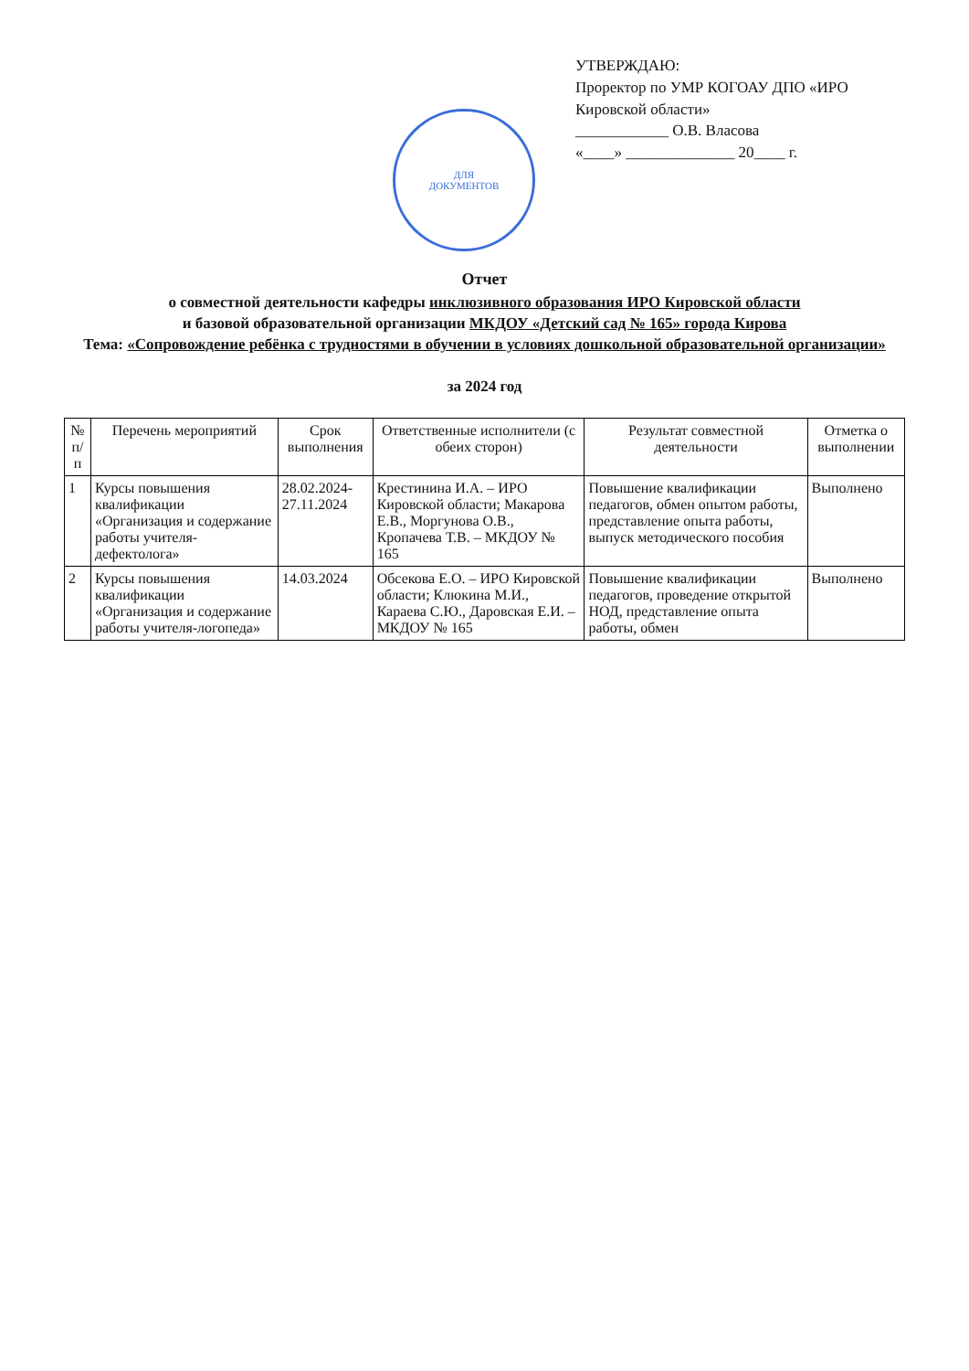УТВЕРЖДАЮ:
Проректор по УМР КОГОАУ ДПО «ИРО Кировской области»
____________ О.В. Власова
«____» ______________ 20____ г.
ДЛЯ
ДОКУМЕНТОВ
Отчет
о совместной деятельности кафедры инклюзивного образования ИРО Кировской области
и базовой образовательной организации МКДОУ «Детский сад № 165» города Кирова
Тема: «Сопровождение ребёнка с трудностями в обучении в условиях дошкольной образовательной организации»
за 2024 год
| № п/п | Перечень мероприятий | Срок выполнения | Ответственные исполнители (с обеих сторон) | Результат совместной деятельности | Отметка о выполнении |
| --- | --- | --- | --- | --- | --- |
| 1 | Курсы повышения квалификации «Организация и содержание работы учителя-дефектолога» | 28.02.2024-27.11.2024 | Крестинина И.А. – ИРО Кировской области; Макарова Е.В., Моргунова О.В., Кропачева Т.В. – МКДОУ № 165 | Повышение квалификации педагогов, обмен опытом работы, представление опыта работы, выпуск методического пособия | Выполнено |
| 2 | Курсы повышения квалификации «Организация и содержание работы учителя-логопеда» | 14.03.2024 | Обсекова Е.О. – ИРО Кировской области; Клюкина М.И., Караева С.Ю., Даровская Е.И. – МКДОУ № 165 | Повышение квалификации педагогов, проведение открытой НОД, представление опыта работы, обмен | Выполнено |